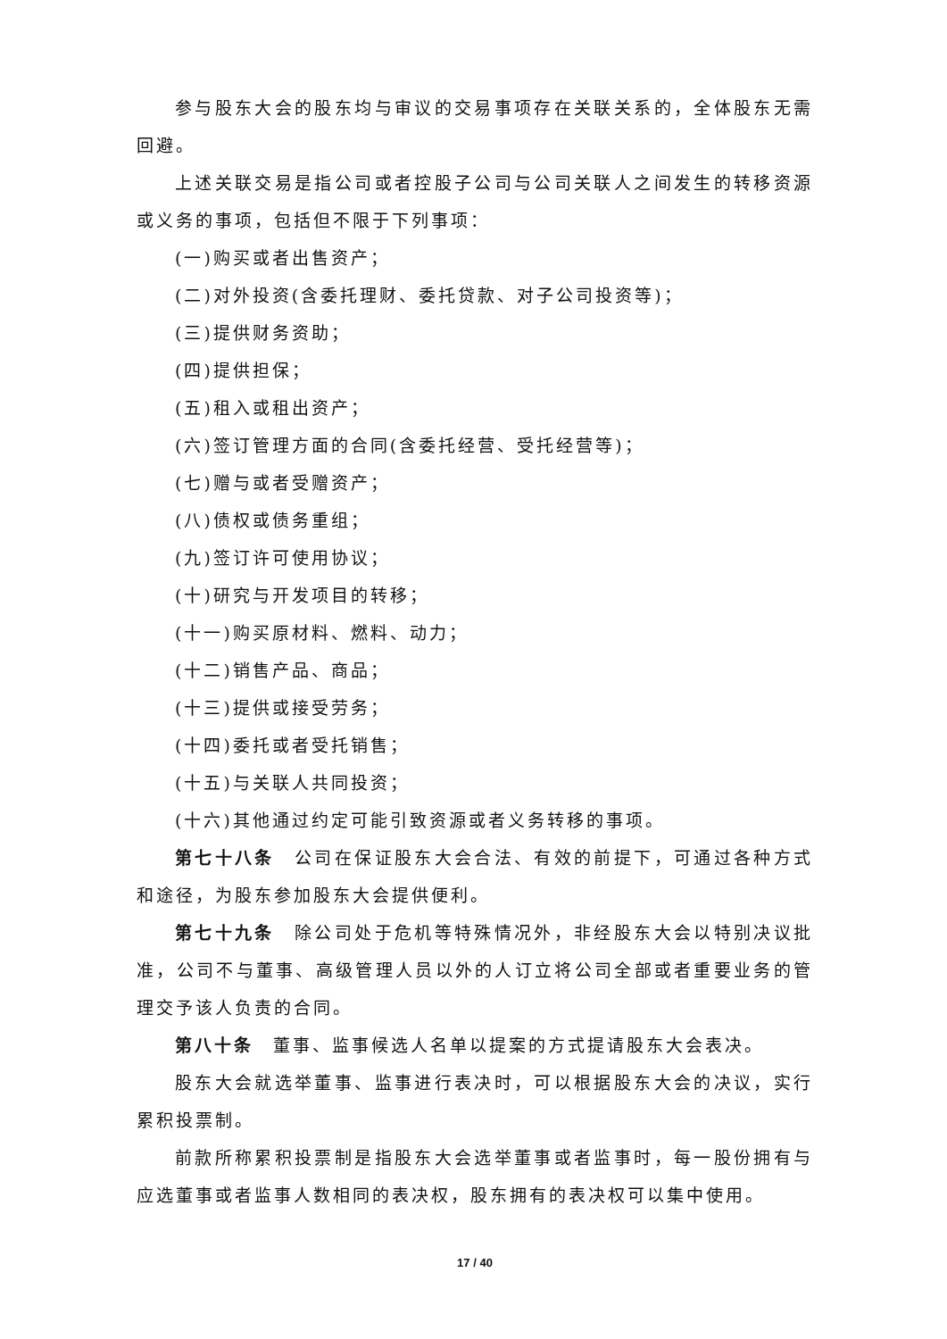参与股东大会的股东均与审议的交易事项存在关联关系的，全体股东无需回避。
上述关联交易是指公司或者控股子公司与公司关联人之间发生的转移资源或义务的事项，包括但不限于下列事项：
(一)购买或者出售资产；
(二)对外投资(含委托理财、委托贷款、对子公司投资等)；
(三)提供财务资助；
(四)提供担保；
(五)租入或租出资产；
(六)签订管理方面的合同(含委托经营、受托经营等)；
(七)赠与或者受赠资产；
(八)债权或债务重组；
(九)签订许可使用协议；
(十)研究与开发项目的转移；
(十一)购买原材料、燃料、动力；
(十二)销售产品、商品；
(十三)提供或接受劳务；
(十四)委托或者受托销售；
(十五)与关联人共同投资；
(十六)其他通过约定可能引致资源或者义务转移的事项。
第七十八条　公司在保证股东大会合法、有效的前提下，可通过各种方式和途径，为股东参加股东大会提供便利。
第七十九条　除公司处于危机等特殊情况外，非经股东大会以特别决议批准，公司不与董事、高级管理人员以外的人订立将公司全部或者重要业务的管理交予该人负责的合同。
第八十条　董事、监事候选人名单以提案的方式提请股东大会表决。
股东大会就选举董事、监事进行表决时，可以根据股东大会的决议，实行累积投票制。
前款所称累积投票制是指股东大会选举董事或者监事时，每一股份拥有与应选董事或者监事人数相同的表决权，股东拥有的表决权可以集中使用。
17 / 40